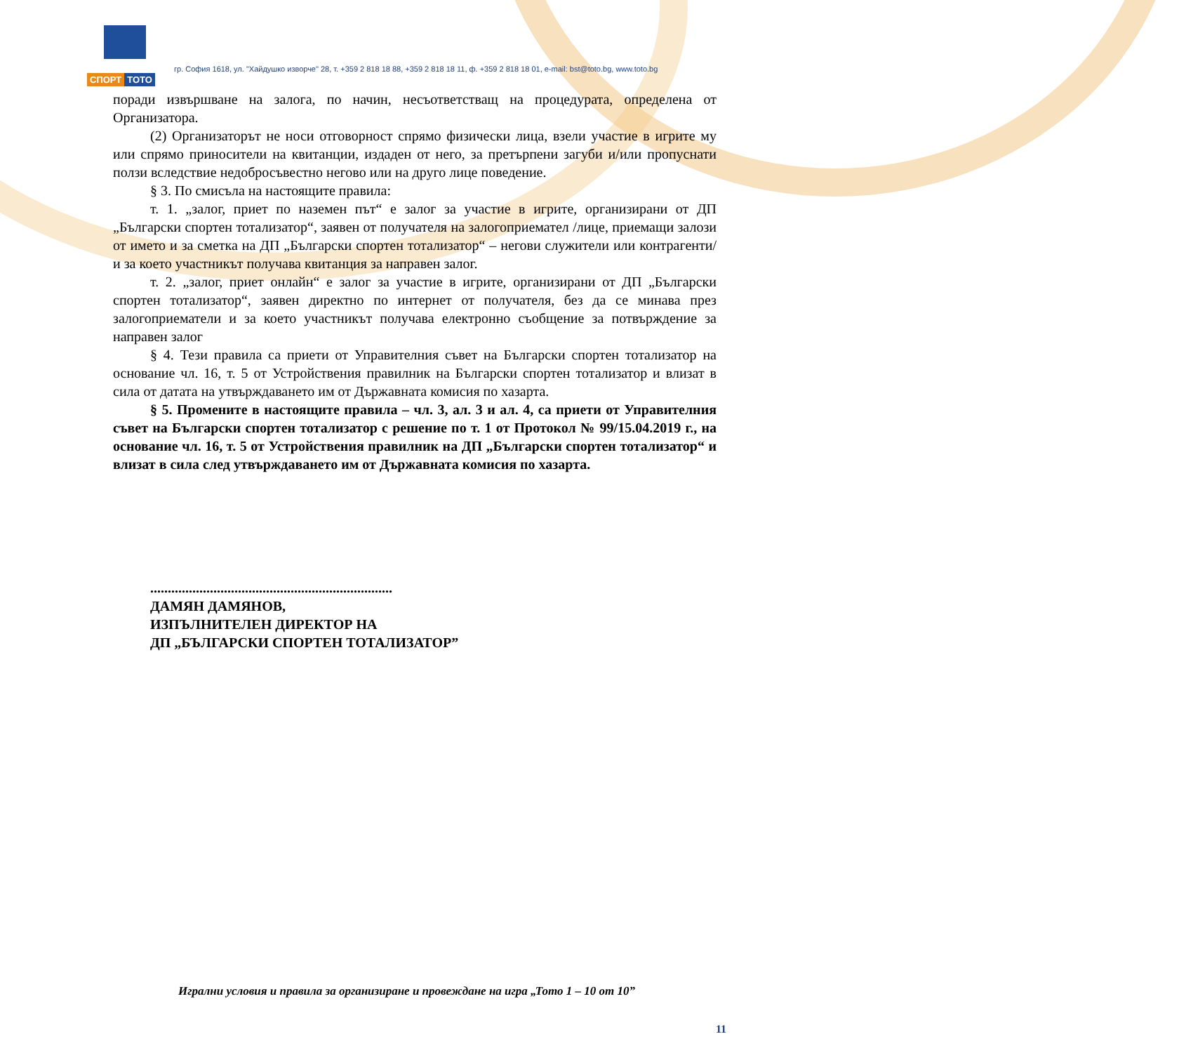СПОРТ ТОТО
гр. София 1618, ул. "Хайдушко изворче" 28, т. +359 2 818 18 88, +359 2 818 18 11, ф. +359 2 818 18 01, e-mail: bst@toto.bg, www.toto.bg
поради извършване на залога, по начин, несъответстващ на процедурата, определена от Организатора.
(2) Организаторът не носи отговорност спрямо физически лица, взели участие в игрите му или спрямо приносители на квитанции, издаден от него, за претърпени загуби и/или пропуснати ползи вследствие недобросъвестно негово или на друго лице поведение.
§ 3. По смисъла на настоящите правила:
т. 1. „залог, приет по наземен път“ е залог за участие в игрите, организирани от ДП „Български спортен тотализатор“, заявен от получателя на залогоприемател /лице, приемащи залози от името и за сметка на ДП „Български спортен тотализатор“ – негови служители или контрагенти/ и за което участникът получава квитанция за направен залог.
т. 2. „залог, приет онлайн“ е залог за участие в игрите, организирани от ДП „Български спортен тотализатор“, заявен директно по интернет от получателя, без да се минава през залогоприематели и за което участникът получава електронно съобщение за потвърждение за направен залог
§ 4. Тези правила са приети от Управителния съвет на Български спортен тотализатор на основание чл. 16, т. 5 от Устройствения правилник на Български спортен тотализатор и влизат в сила от датата на утвърждаването им от Държавната комисия по хазарта.
§ 5. Промените в настоящите правила – чл. 3, ал. 3 и ал. 4, са приети от Управителния съвет на Български спортен тотализатор с решение по т. 1 от Протокол № 99/15.04.2019 г., на основание чл. 16, т. 5 от Устройствения правилник на ДП „Български спортен тотализатор“ и влизат в сила след утвърждаването им от Държавната комисия по хазарта.
.....................................................................
ДАМЯН ДАМЯНОВ,
ИЗПЪЛНИТЕЛЕН ДИРЕКТОР НА
ДП „БЪЛГАРСКИ СПОРТЕН ТОТАЛИЗАТОР”
Игрални условия и правила за организиране и провеждане на игра „Тото 1 – 10 от 10”
11